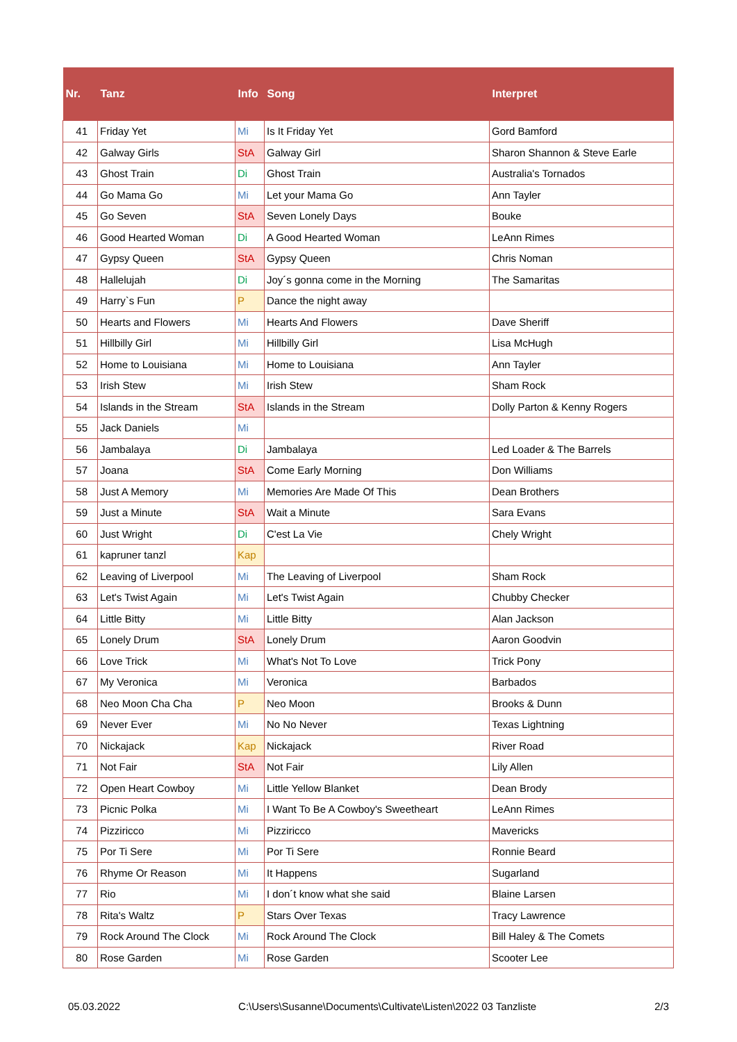| Nr. | Tanz | Info | Song | Interpret |
| --- | --- | --- | --- | --- |
| 41 | Friday Yet | Mi | Is It Friday Yet | Gord Bamford |
| 42 | Galway Girls | StA | Galway Girl | Sharon Shannon & Steve Earle |
| 43 | Ghost Train | Di | Ghost Train | Australia's Tornados |
| 44 | Go Mama Go | Mi | Let your Mama Go | Ann Tayler |
| 45 | Go Seven | StA | Seven Lonely Days | Bouke |
| 46 | Good Hearted Woman | Di | A Good Hearted Woman | LeAnn Rimes |
| 47 | Gypsy Queen | StA | Gypsy Queen | Chris Noman |
| 48 | Hallelujah | Di | Joy´s gonna come in the Morning | The Samaritas |
| 49 | Harry`s Fun | P | Dance the night away | |
| 50 | Hearts and Flowers | Mi | Hearts And Flowers | Dave Sheriff |
| 51 | Hillbilly Girl | Mi | Hillbilly Girl | Lisa McHugh |
| 52 | Home to Louisiana | Mi | Home to Louisiana | Ann Tayler |
| 53 | Irish Stew | Mi | Irish Stew | Sham Rock |
| 54 | Islands in the Stream | StA | Islands in the Stream | Dolly Parton & Kenny Rogers |
| 55 | Jack Daniels | Mi | | |
| 56 | Jambalaya | Di | Jambalaya | Led Loader & The Barrels |
| 57 | Joana | StA | Come Early Morning | Don Williams |
| 58 | Just A Memory | Mi | Memories Are Made Of This | Dean Brothers |
| 59 | Just a Minute | StA | Wait a Minute | Sara Evans |
| 60 | Just Wright | Di | C'est La Vie | Chely Wright |
| 61 | kapruner tanzl | Kap | | |
| 62 | Leaving of Liverpool | Mi | The Leaving of Liverpool | Sham Rock |
| 63 | Let's Twist Again | Mi | Let's Twist Again | Chubby Checker |
| 64 | Little Bitty | Mi | Little Bitty | Alan Jackson |
| 65 | Lonely Drum | StA | Lonely Drum | Aaron Goodvin |
| 66 | Love Trick | Mi | What's Not To Love | Trick Pony |
| 67 | My Veronica | Mi | Veronica | Barbados |
| 68 | Neo Moon Cha Cha | P | Neo Moon | Brooks & Dunn |
| 69 | Never Ever | Mi | No No Never | Texas Lightning |
| 70 | Nickajack | Kap | Nickajack | River Road |
| 71 | Not Fair | StA | Not Fair | Lily Allen |
| 72 | Open Heart Cowboy | Mi | Little Yellow Blanket | Dean Brody |
| 73 | Picnic Polka | Mi | I Want To Be A Cowboy's Sweetheart | LeAnn Rimes |
| 74 | Pizziricco | Mi | Pizziricco | Mavericks |
| 75 | Por Ti Sere | Mi | Por Ti Sere | Ronnie Beard |
| 76 | Rhyme Or Reason | Mi | It Happens | Sugarland |
| 77 | Rio | Mi | I don´t know what she said | Blaine Larsen |
| 78 | Rita's Waltz | P | Stars Over Texas | Tracy Lawrence |
| 79 | Rock Around The Clock | Mi | Rock Around The Clock | Bill Haley & The Comets |
| 80 | Rose Garden | Mi | Rose Garden | Scooter Lee |
05.03.2022 C:\Users\Susanne\Documents\Cultivate\Listen\2022 03 Tanzliste 2/3